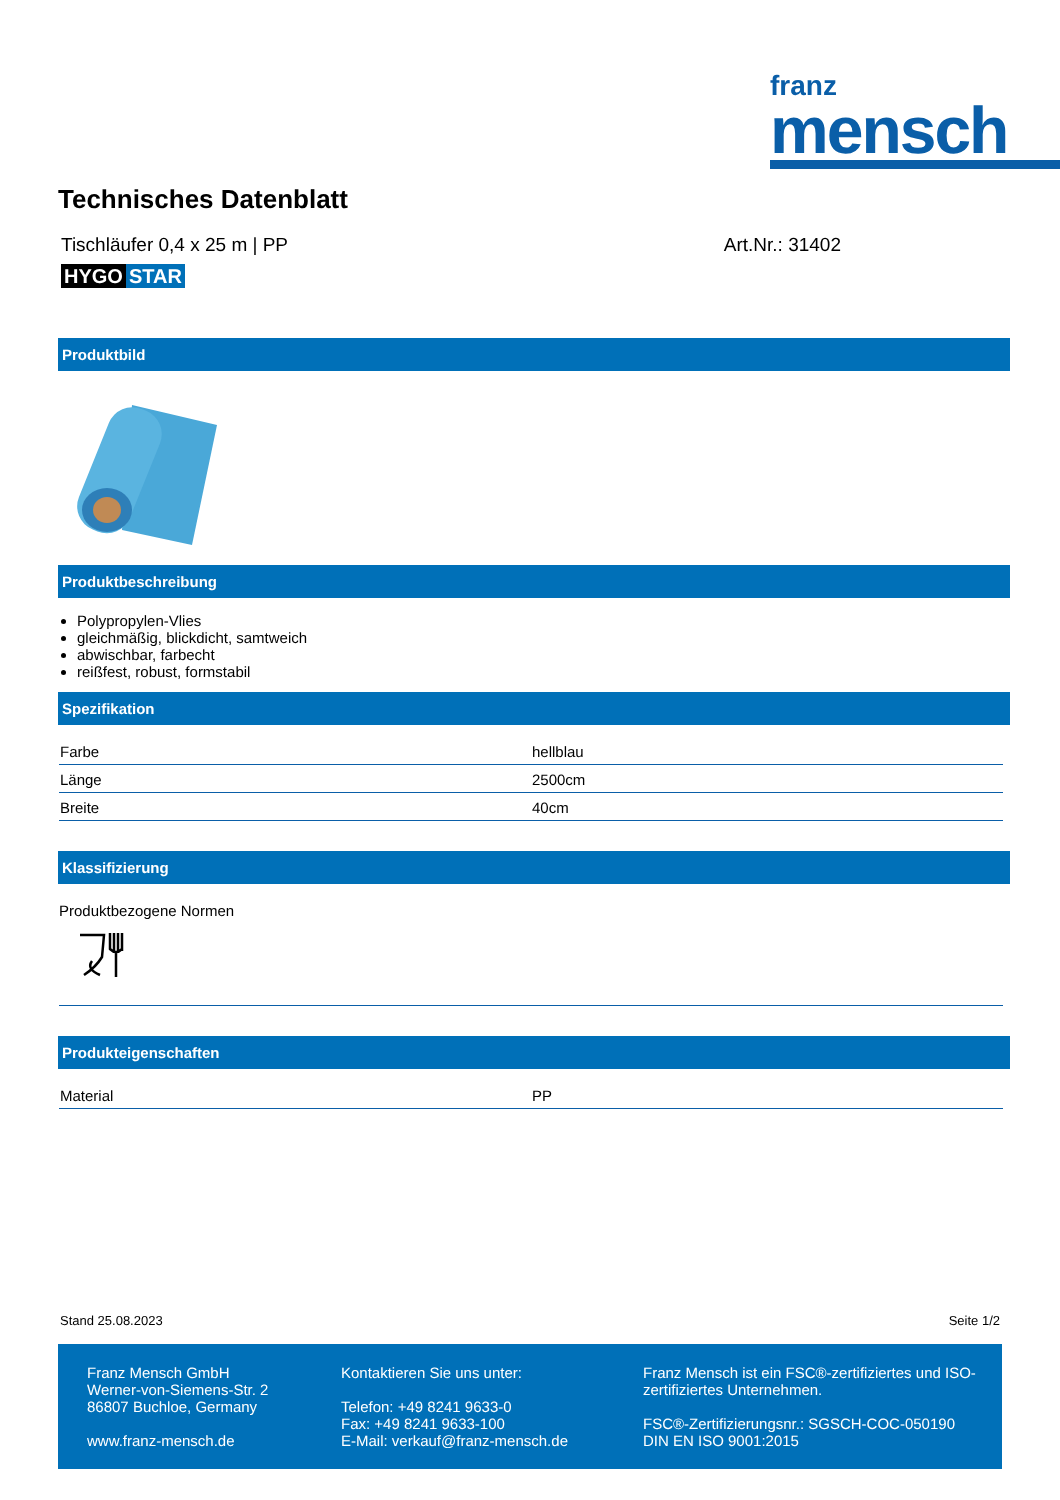franz
mensch
Technisches Datenblatt
Tischläufer 0,4 x 25 m | PP Art.Nr.: 31402
HYGO STAR
Produktbild
Produktbeschreibung
Polypropylen-Vlies
gleichmäßig, blickdicht, samtweich
abwischbar, farbecht
reißfest, robust, formstabil
Spezifikation
| Farbe | hellblau |
| Länge | 2500cm |
| Breite | 40cm |
Klassifizierung
Produktbezogene Normen
Produkteigenschaften
| Material | PP |
Stand 25.08.2023 Seite 1/2
Franz Mensch GmbH
Werner-von-Siemens-Str. 2
86807 Buchloe, Germany
www.franz-mensch.de
Kontaktieren Sie uns unter:
Telefon: +49 8241 9633-0
Fax: +49 8241 9633-100
E-Mail: verkauf@franz-mensch.de
Franz Mensch ist ein FSC®-zertifiziertes und ISO-zertifiziertes Unternehmen.
FSC®-Zertifizierungsnr.: SGSCH-COC-050190
DIN EN ISO 9001:2015